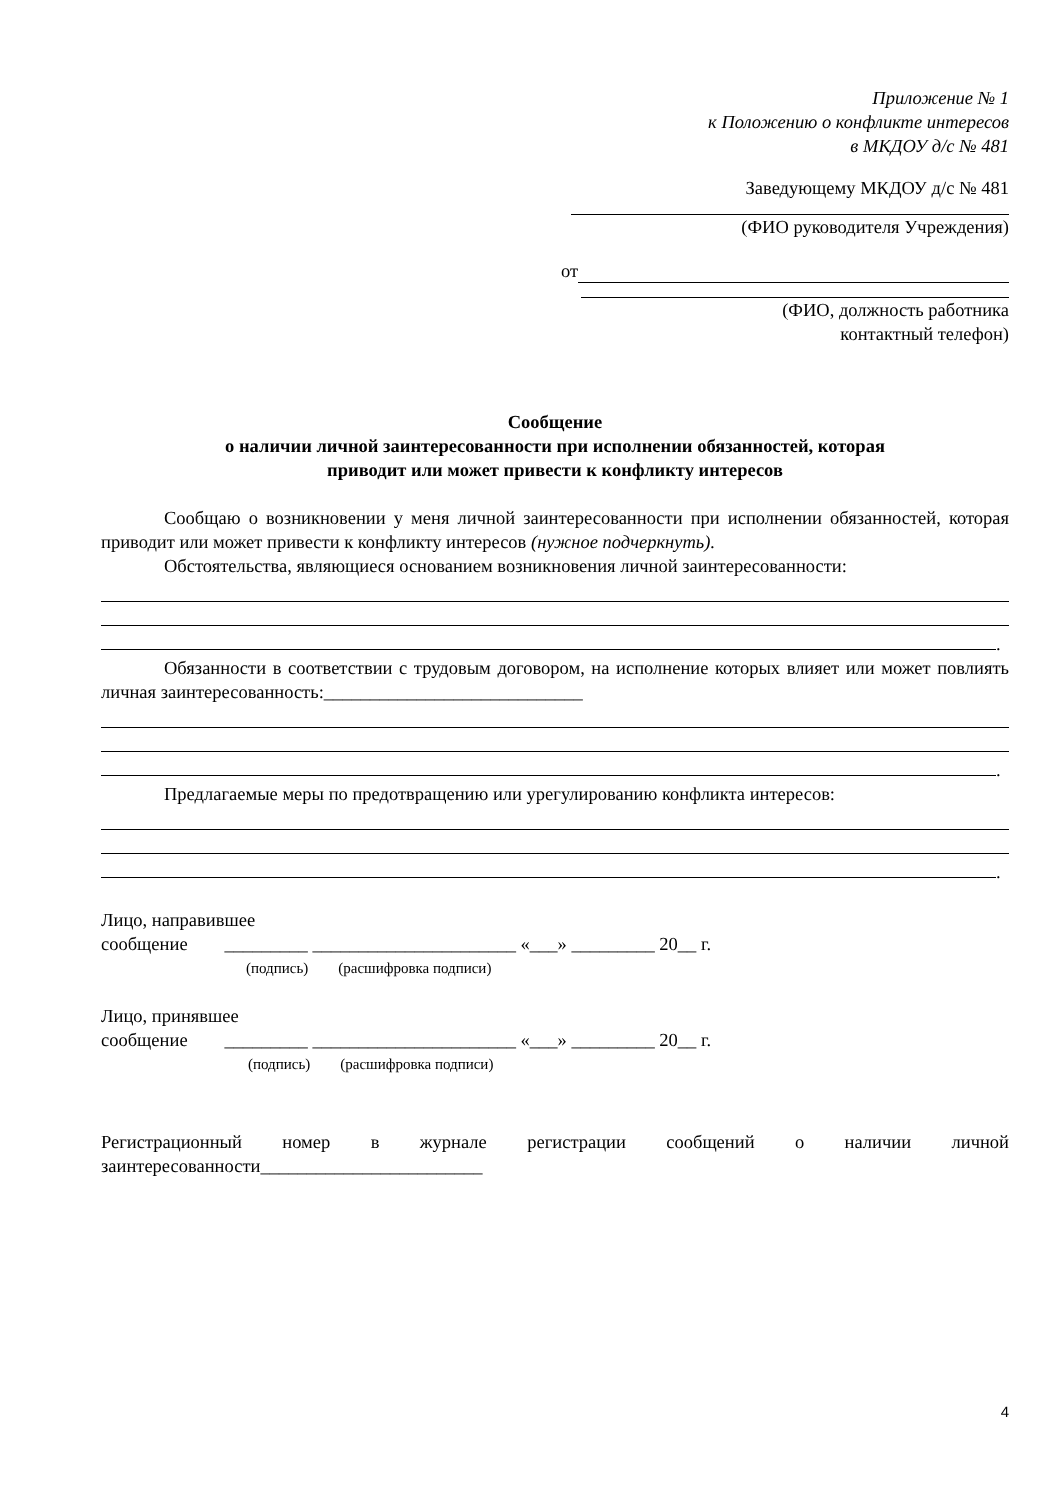Приложение № 1
к Положению о конфликте интересов
в МКДОУ д/с № 481
Заведующему МКДОУ д/с № 481
(ФИО руководителя Учреждения)
от
(ФИО, должность работника
контактный телефон)
Сообщение
о наличии личной заинтересованности при исполнении обязанностей, которая
приводит или может привести к конфликту интересов
Сообщаю о возникновении у меня личной заинтересованности при исполнении обязанностей, которая приводит или может привести к конфликту интересов (нужное подчеркнуть).
Обстоятельства, являющиеся основанием возникновения личной заинтересованности:
.
Обязанности в соответствии с трудовым договором, на исполнение которых влияет или может повлиять личная заинтересованность:____________________________
.
Предлагаемые меры по предотвращению или урегулированию конфликта интересов:
.
Лицо, направившее
сообщение _________ ______________________ «___» _________ 20__ г.
(подпись) (расшифровка подписи)
Лицо, принявшее
сообщение _________ ______________________ «___» _________ 20__ г.
(подпись) (расшифровка подписи)
Регистрационный номер в журнале регистрации сообщений о наличии личной заинтересованности________________________
4